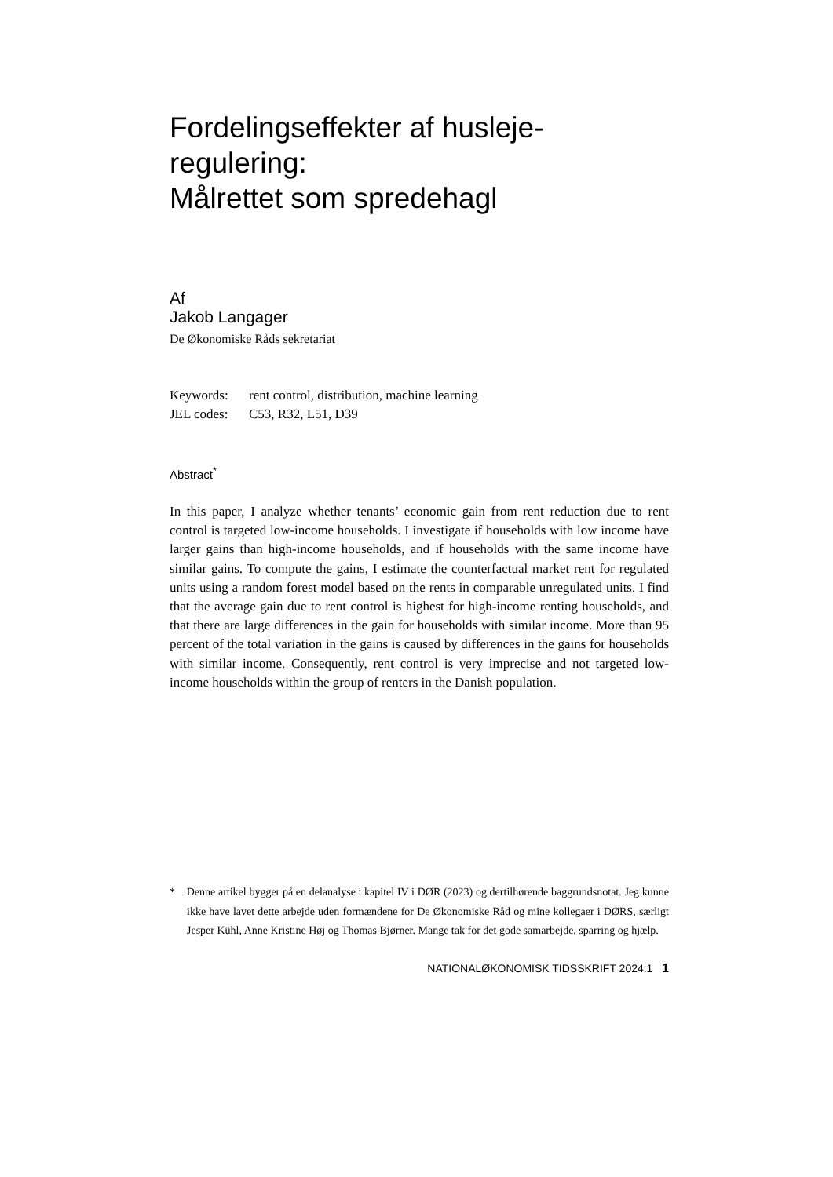Fordelingseffekter af husleje-
regulering:
Målrettet som spredehagl
Af
Jakob Langager
De Økonomiske Råds sekretariat
Keywords: rent control, distribution, machine learning
JEL codes: C53, R32, L51, D39
Abstract<sup>*</sup>
In this paper, I analyze whether tenants’ economic gain from rent reduction due to rent control is targeted low-income households. I investigate if households with low income have larger gains than high-income households, and if households with the same income have similar gains. To compute the gains, I estimate the counterfactual market rent for regulated units using a random forest model based on the rents in comparable unregulated units. I find that the average gain due to rent control is highest for high-income renting households, and that there are large differences in the gain for households with similar income. More than 95 percent of the total variation in the gains is caused by differences in the gains for households with similar income. Consequently, rent control is very imprecise and not targeted low-income households within the group of renters in the Danish population.
* Denne artikel bygger på en delanalyse i kapitel IV i DØR (2023) og dertilhørende baggrundsnotat. Jeg kunne ikke have lavet dette arbejde uden formændene for De Økonomiske Råd og mine kollegaer i DØRS, særligt Jesper Kühl, Anne Kristine Høj og Thomas Bjørner. Mange tak for det gode samarbejde, sparring og hjælp.
NATIONALØKONOMISK TIDSSKRIFT 2024:1 1